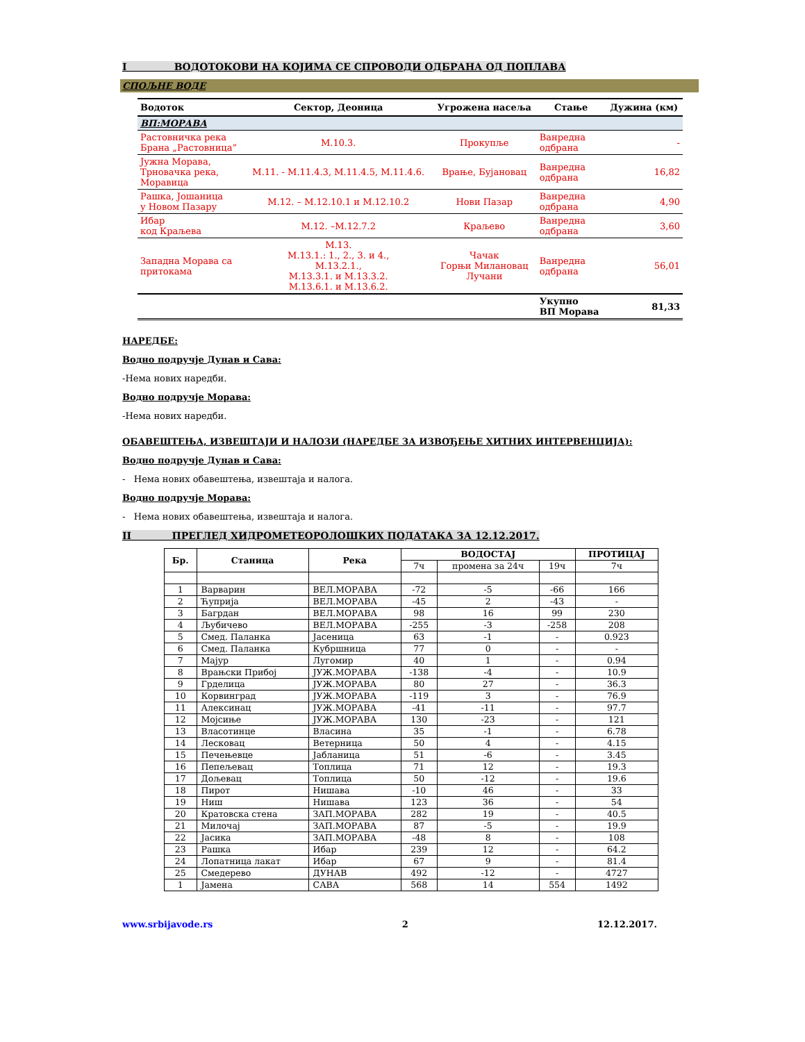I ВОДОТОКОВИ НА КОЈИМА СЕ СПРОВОДИ ОДБРАНА ОД ПОПЛАВА
СПОЉНЕ ВОДЕ
| Водоток | Сектор, Деоница | Угрожена насеља | Стање | Дужина (км) |
| --- | --- | --- | --- | --- |
| ВП:МОРАВА | | | | |
| Растовничка река Брана „Растовница” | М.10.3. | Прокупље | Ванредна одбрана | - |
| Јужна Морава, Трновачка река, Моравица | М.11. - М.11.4.3, М.11.4.5, М.11.4.6. | Врање, Бујановац | Ванредна одбрана | 16,82 |
| Рашка, Јошаница у Новом Пазару | М.12. – М.12.10.1 и М.12.10.2 | Нови Пазар | Ванредна одбрана | 4,90 |
| Ибар код Краљева | М.12. –М.12.7.2 | Краљево | Ванредна одбрана | 3,60 |
| Западна Морава са притокама | М.13. М.13.1.: 1., 2., 3. и 4., М.13.2.1., М.13.3.1. и М.13.3.2. М.13.6.1. и М.13.6.2. | Чачак Горњи Милановац Лучани | Ванредна одбрана | 56,01 |
| | | | Укупно ВП Морава | 81,33 |
НАРЕДБЕ:
Водно подручје Дунав и Сава:
-Нема нових наредби.
Водно подручје Морава:
-Нема нових наредби.
ОБАВЕШТЕЊА, ИЗВЕШТАЈИ И НАЛОЗИ (НАРЕДБЕ ЗА ИЗВОЂЕЊЕ ХИТНИХ ИНТЕРВЕНЦИЈА):
Водно подручје Дунав и Сава:
- Нема нових обавештења, извештаја и налога.
Водно подручје Морава:
- Нема нових обавештења, извештаја и налога.
II ПРЕГЛЕД ХИДРОМЕТЕОРОЛОШКИХ ПОДАТАКА ЗА 12.12.2017.
| Бр. | Станица | Река | ВОДОСТАЈ | | | ПРОТИЦАЈ |
| --- | --- | --- | --- | --- | --- | --- |
| | | | 7ч | промена за 24ч | 19ч | 7ч |
| 1 | Варварин | ВЕЛ.МОРАВА | -72 | -5 | -66 | 166 |
| 2 | Ћуприја | ВЕЛ.МОРАВА | -45 | 2 | -43 | - |
| 3 | Багрдан | ВЕЛ.МОРАВА | 98 | 16 | 99 | 230 |
| 4 | Љубичево | ВЕЛ.МОРАВА | -255 | -3 | -258 | 208 |
| 5 | Смед. Паланка | Јасеница | 63 | -1 | - | 0.923 |
| 6 | Смед. Паланка | Кубршница | 77 | 0 | - | - |
| 7 | Мајур | Лугомир | 40 | 1 | - | 0.94 |
| 8 | Врањски Прибој | ЈУЖ.МОРАВА | -138 | -4 | - | 10.9 |
| 9 | Грделица | ЈУЖ.МОРАВА | 80 | 27 | - | 36.3 |
| 10 | Корвинград | ЈУЖ.МОРАВА | -119 | 3 | - | 76.9 |
| 11 | Алексинац | ЈУЖ.МОРАВА | -41 | -11 | - | 97.7 |
| 12 | Мојсиње | ЈУЖ.МОРАВА | 130 | -23 | - | 121 |
| 13 | Власотинце | Власина | 35 | -1 | - | 6.78 |
| 14 | Лесковац | Ветерница | 50 | 4 | - | 4.15 |
| 15 | Печењевце | Јабланица | 51 | -6 | - | 3.45 |
| 16 | Пепељевац | Топлица | 71 | 12 | - | 19.3 |
| 17 | Дољевац | Топлица | 50 | -12 | - | 19.6 |
| 18 | Пирот | Нишава | -10 | 46 | - | 33 |
| 19 | Ниш | Нишава | 123 | 36 | - | 54 |
| 20 | Кратовска стена | ЗАП.МОРАВА | 282 | 19 | - | 40.5 |
| 21 | Милочај | ЗАП.МОРАВА | 87 | -5 | - | 19.9 |
| 22 | Јасика | ЗАП.МОРАВА | -48 | 8 | - | 108 |
| 23 | Рашка | Ибар | 239 | 12 | - | 64.2 |
| 24 | Лопатница лакат | Ибар | 67 | 9 | - | 81.4 |
| 25 | Смедерево | ДУНАВ | 492 | -12 | - | 4727 |
| 1 | Јамена | САВА | 568 | 14 | 554 | 1492 |
www.srbijavode.rs 2 12.12.2017.